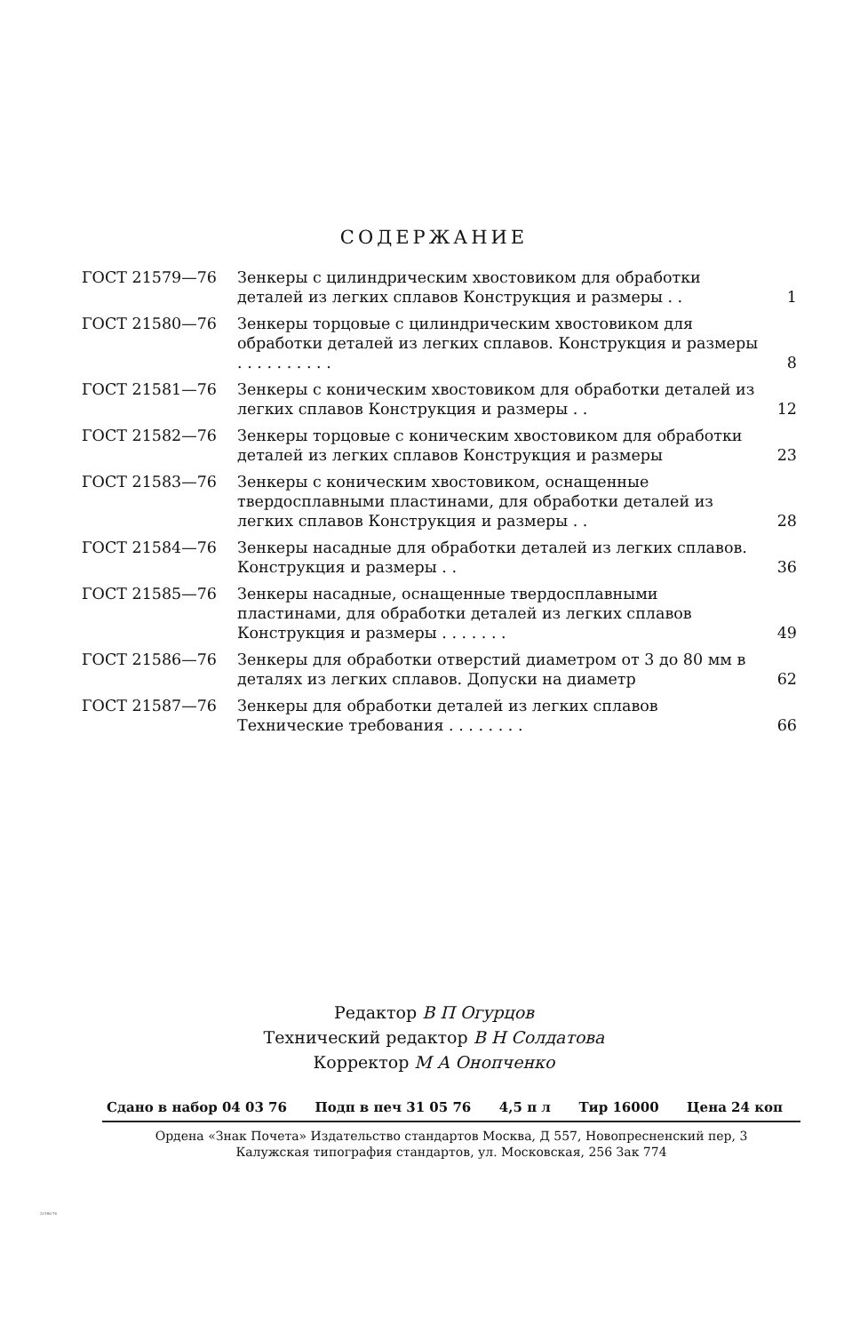СОДЕРЖАНИЕ
| ГОСТ 21579—76 | Зенкеры с цилиндрическим хвостовиком для обработки деталей из легких сплавов Конструкция и размеры . . | 1 |
| ГОСТ 21580—76 | Зенкеры торцовые с цилиндрическим хвостовиком для обработки деталей из легких сплавов. Конструкция и размеры . . . . . . . . . . | 8 |
| ГОСТ 21581—76 | Зенкеры с коническим хвостовиком для обработки деталей из легких сплавов Конструкция и размеры . . | 12 |
| ГОСТ 21582—76 | Зенкеры торцовые с коническим хвостовиком для обработки деталей из легких сплавов Конструкция и размеры | 23 |
| ГОСТ 21583—76 | Зенкеры с коническим хвостовиком, оснащенные твердосплавными пластинами, для обработки деталей из легких сплавов Конструкция и размеры . . | 28 |
| ГОСТ 21584—76 | Зенкеры насадные для обработки деталей из легких сплавов. Конструкция и размеры . . | 36 |
| ГОСТ 21585—76 | Зенкеры насадные, оснащенные твердосплавными пластинами, для обработки деталей из легких сплавов Конструкция и размеры . . . . . . . | 49 |
| ГОСТ 21586—76 | Зенкеры для обработки отверстий диаметром от 3 до 80 мм в деталях из легких сплавов. Допуски на диаметр | 62 |
| ГОСТ 21587—76 | Зенкеры для обработки деталей из легких сплавов Технические требования . . . . . . . . | 66 |
Редактор В П Огурцов
Технический редактор В Н Солдатова
Корректор М А Онопченко
Сдано в набор 04 03 76 Подп в печ 31 05 76 4,5 п л Тир 16000 Цена 24 коп
Ордена «Знак Почета» Издательство стандартов Москва, Д 557, Новопресненский пер, 3
Калужская типография стандартов, ул. Московская, 256 Зак 774
21586-76